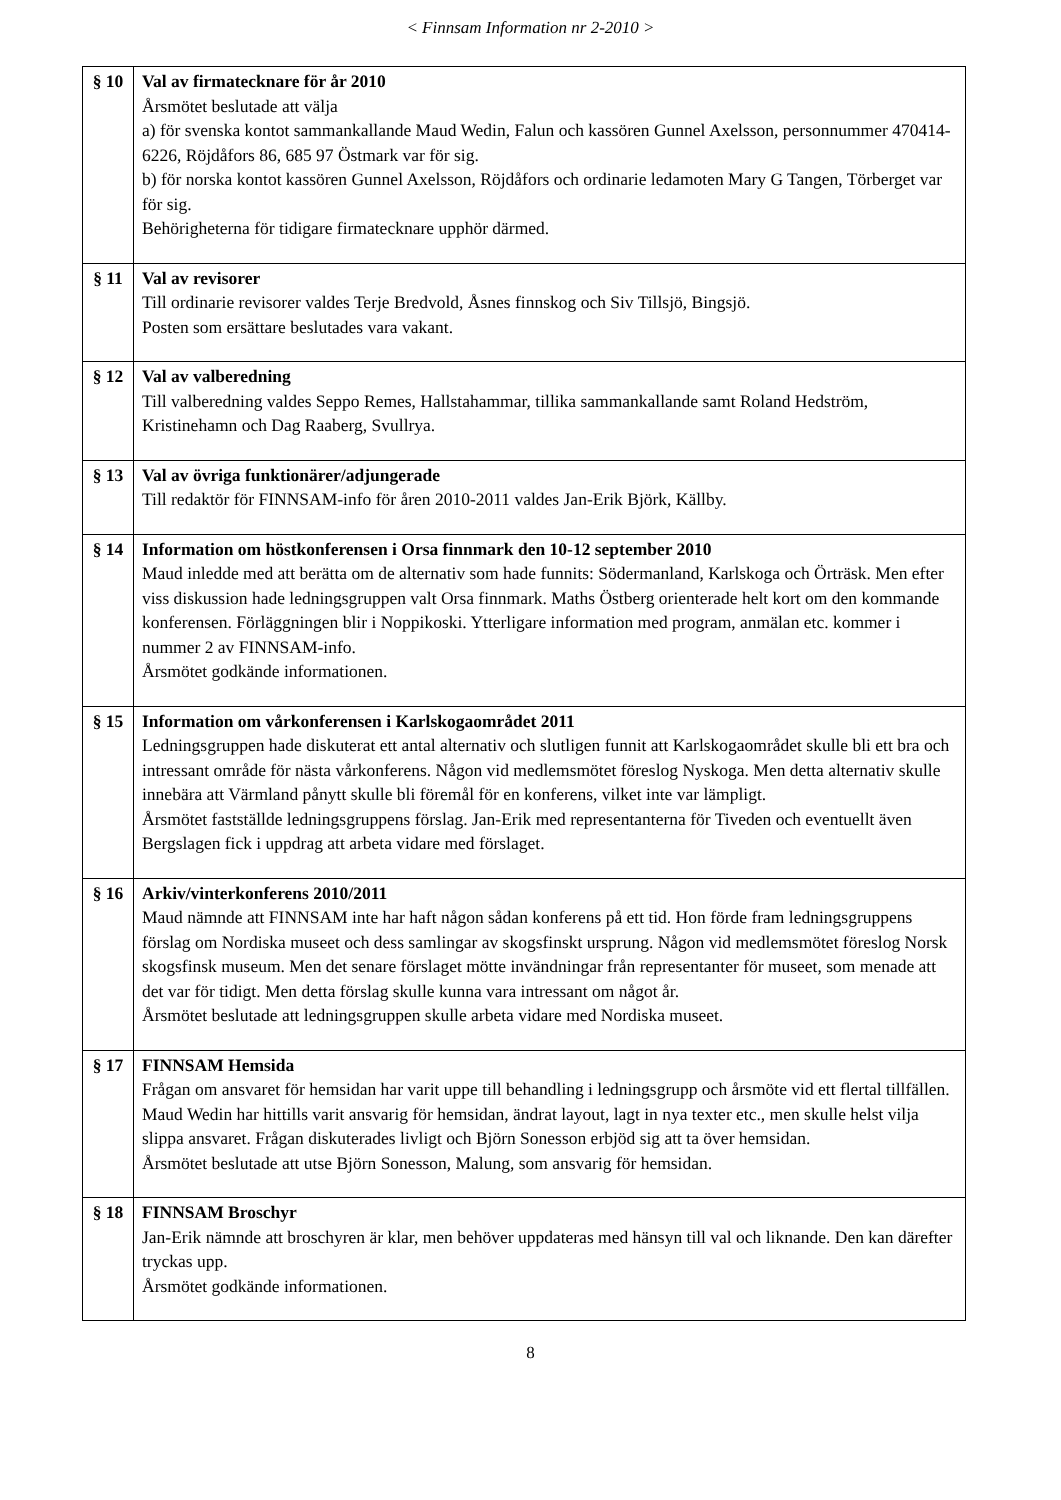< Finnsam Information nr 2-2010 >
| § 10 | Val av firmatecknare för år 2010 Årsmötet beslutade att välja a) för svenska kontot sammankallande Maud Wedin, Falun och kassören Gunnel Axelsson, personnummer 470414-6226, Röjdåfors 86, 685 97 Östmark var för sig. b) för norska kontot kassören Gunnel Axelsson, Röjdåfors och ordinarie ledamoten Mary G Tangen, Törberget var för sig. Behörigheterna för tidigare firmatecknare upphör därmed. |
| § 11 | Val av revisorer Till ordinarie revisorer valdes Terje Bredvold, Åsnes finnskog och Siv Tillsjö, Bingsjö. Posten som ersättare beslutades vara vakant. |
| § 12 | Val av valberedning Till valberedning valdes Seppo Remes, Hallstahammar, tillika sammankallande samt Roland Hedström, Kristinehamn och Dag Raaberg, Svullrya. |
| § 13 | Val av övriga funktionärer/adjungerade Till redaktör för FINNSAM-info för åren 2010-2011 valdes Jan-Erik Björk, Källby. |
| § 14 | Information om höstkonferensen i Orsa finnmark den 10-12 september 2010 Maud inledde med att berätta om de alternativ som hade funnits: Södermanland, Karlskoga och Örträsk. Men efter viss diskussion hade ledningsgruppen valt Orsa finnmark. Maths Östberg orienterade helt kort om den kommande konferensen. Förläggningen blir i Noppikoski. Ytterligare information med program, anmälan etc. kommer i nummer 2 av FINNSAM-info. Årsmötet godkände informationen. |
| § 15 | Information om vårkonferensen i Karlskogaområdet 2011 Ledningsgruppen hade diskuterat ett antal alternativ och slutligen funnit att Karlskogaområdet skulle bli ett bra och intressant område för nästa vårkonferens. Någon vid medlemsmötet föreslog Nyskoga. Men detta alternativ skulle innebära att Värmland pånytt skulle bli föremål för en konferens, vilket inte var lämpligt. Årsmötet fastställde ledningsgruppens förslag. Jan-Erik med representanterna för Tiveden och eventuellt även Bergslagen fick i uppdrag att arbeta vidare med förslaget. |
| § 16 | Arkiv/vinterkonferens 2010/2011 Maud nämnde att FINNSAM inte har haft någon sådan konferens på ett tid. Hon förde fram ledningsgruppens förslag om Nordiska museet och dess samlingar av skogsfinskt ursprung. Någon vid medlemsmötet föreslog Norsk skogsfinsk museum. Men det senare förslaget mötte invändningar från representanter för museet, som menade att det var för tidigt. Men detta förslag skulle kunna vara intressant om något år. Årsmötet beslutade att ledningsgruppen skulle arbeta vidare med Nordiska museet. |
| § 17 | FINNSAM Hemsida Frågan om ansvaret för hemsidan har varit uppe till behandling i ledningsgrupp och årsmöte vid ett flertal tillfällen. Maud Wedin har hittills varit ansvarig för hemsidan, ändrat layout, lagt in nya texter etc., men skulle helst vilja slippa ansvaret. Frågan diskuterades livligt och Björn Sonesson erbjöd sig att ta över hemsidan. Årsmötet beslutade att utse Björn Sonesson, Malung, som ansvarig för hemsidan. |
| § 18 | FINNSAM Broschyr Jan-Erik nämnde att broschyren är klar, men behöver uppdateras med hänsyn till val och liknande. Den kan därefter tryckas upp. Årsmötet godkände informationen. |
8